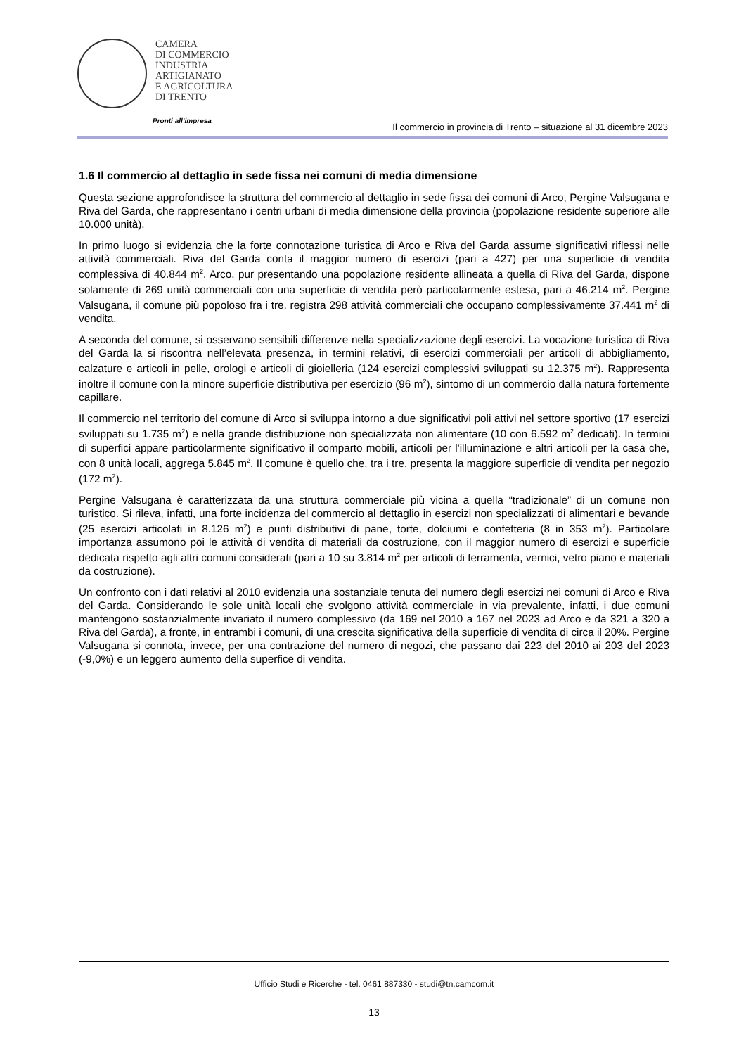CAMERA
DI COMMERCIO
INDUSTRIA
ARTIGIANATO
E AGRICOLTURA
DI TRENTO
Pronti all’impresa
Il commercio in provincia di Trento – situazione al 31 dicembre 2023
1.6 Il commercio al dettaglio in sede fissa nei comuni di media dimensione
Questa sezione approfondisce la struttura del commercio al dettaglio in sede fissa dei comuni di Arco, Pergine Valsugana e Riva del Garda, che rappresentano i centri urbani di media dimensione della provincia (popolazione residente superiore alle 10.000 unità).
In primo luogo si evidenzia che la forte connotazione turistica di Arco e Riva del Garda assume significativi riflessi nelle attività commerciali. Riva del Garda conta il maggior numero di esercizi (pari a 427) per una superficie di vendita complessiva di 40.844 m<sup>2</sup>. Arco, pur presentando una popolazione residente allineata a quella di Riva del Garda, dispone solamente di 269 unità commerciali con una superficie di vendita però particolarmente estesa, pari a 46.214 m<sup>2</sup>. Pergine Valsugana, il comune più popoloso fra i tre, registra 298 attività commerciali che occupano complessivamente 37.441 m<sup>2</sup> di vendita.
A seconda del comune, si osservano sensibili differenze nella specializzazione degli esercizi. La vocazione turistica di Riva del Garda la si riscontra nell’elevata presenza, in termini relativi, di esercizi commerciali per articoli di abbigliamento, calzature e articoli in pelle, orologi e articoli di gioielleria (124 esercizi complessivi sviluppati su 12.375 m<sup>2</sup>). Rappresenta inoltre il comune con la minore superficie distributiva per esercizio (96 m<sup>2</sup>), sintomo di un commercio dalla natura fortemente capillare.
Il commercio nel territorio del comune di Arco si sviluppa intorno a due significativi poli attivi nel settore sportivo (17 esercizi sviluppati su 1.735 m<sup>2</sup>) e nella grande distribuzione non specializzata non alimentare (10 con 6.592 m<sup>2</sup> dedicati). In termini di superfici appare particolarmente significativo il comparto mobili, articoli per l'illuminazione e altri articoli per la casa che, con 8 unità locali, aggrega 5.845 m<sup>2</sup>. Il comune è quello che, tra i tre, presenta la maggiore superficie di vendita per negozio (172 m<sup>2</sup>).
Pergine Valsugana è caratterizzata da una struttura commerciale più vicina a quella “tradizionale” di un comune non turistico. Si rileva, infatti, una forte incidenza del commercio al dettaglio in esercizi non specializzati di alimentari e bevande (25 esercizi articolati in 8.126 m<sup>2</sup>) e punti distributivi di pane, torte, dolciumi e confetteria (8 in 353 m<sup>2</sup>). Particolare importanza assumono poi le attività di vendita di materiali da costruzione, con il maggior numero di esercizi e superficie dedicata rispetto agli altri comuni considerati (pari a 10 su 3.814 m<sup>2</sup> per articoli di ferramenta, vernici, vetro piano e materiali da costruzione).
Un confronto con i dati relativi al 2010 evidenzia una sostanziale tenuta del numero degli esercizi nei comuni di Arco e Riva del Garda. Considerando le sole unità locali che svolgono attività commerciale in via prevalente, infatti, i due comuni mantengono sostanzialmente invariato il numero complessivo (da 169 nel 2010 a 167 nel 2023 ad Arco e da 321 a 320 a Riva del Garda), a fronte, in entrambi i comuni, di una crescita significativa della superficie di vendita di circa il 20%. Pergine Valsugana si connota, invece, per una contrazione del numero di negozi, che passano dai 223 del 2010 ai 203 del 2023 (-9,0%) e un leggero aumento della superfice di vendita.
Ufficio Studi e Ricerche - tel. 0461 887330 - studi@tn.camcom.it
13